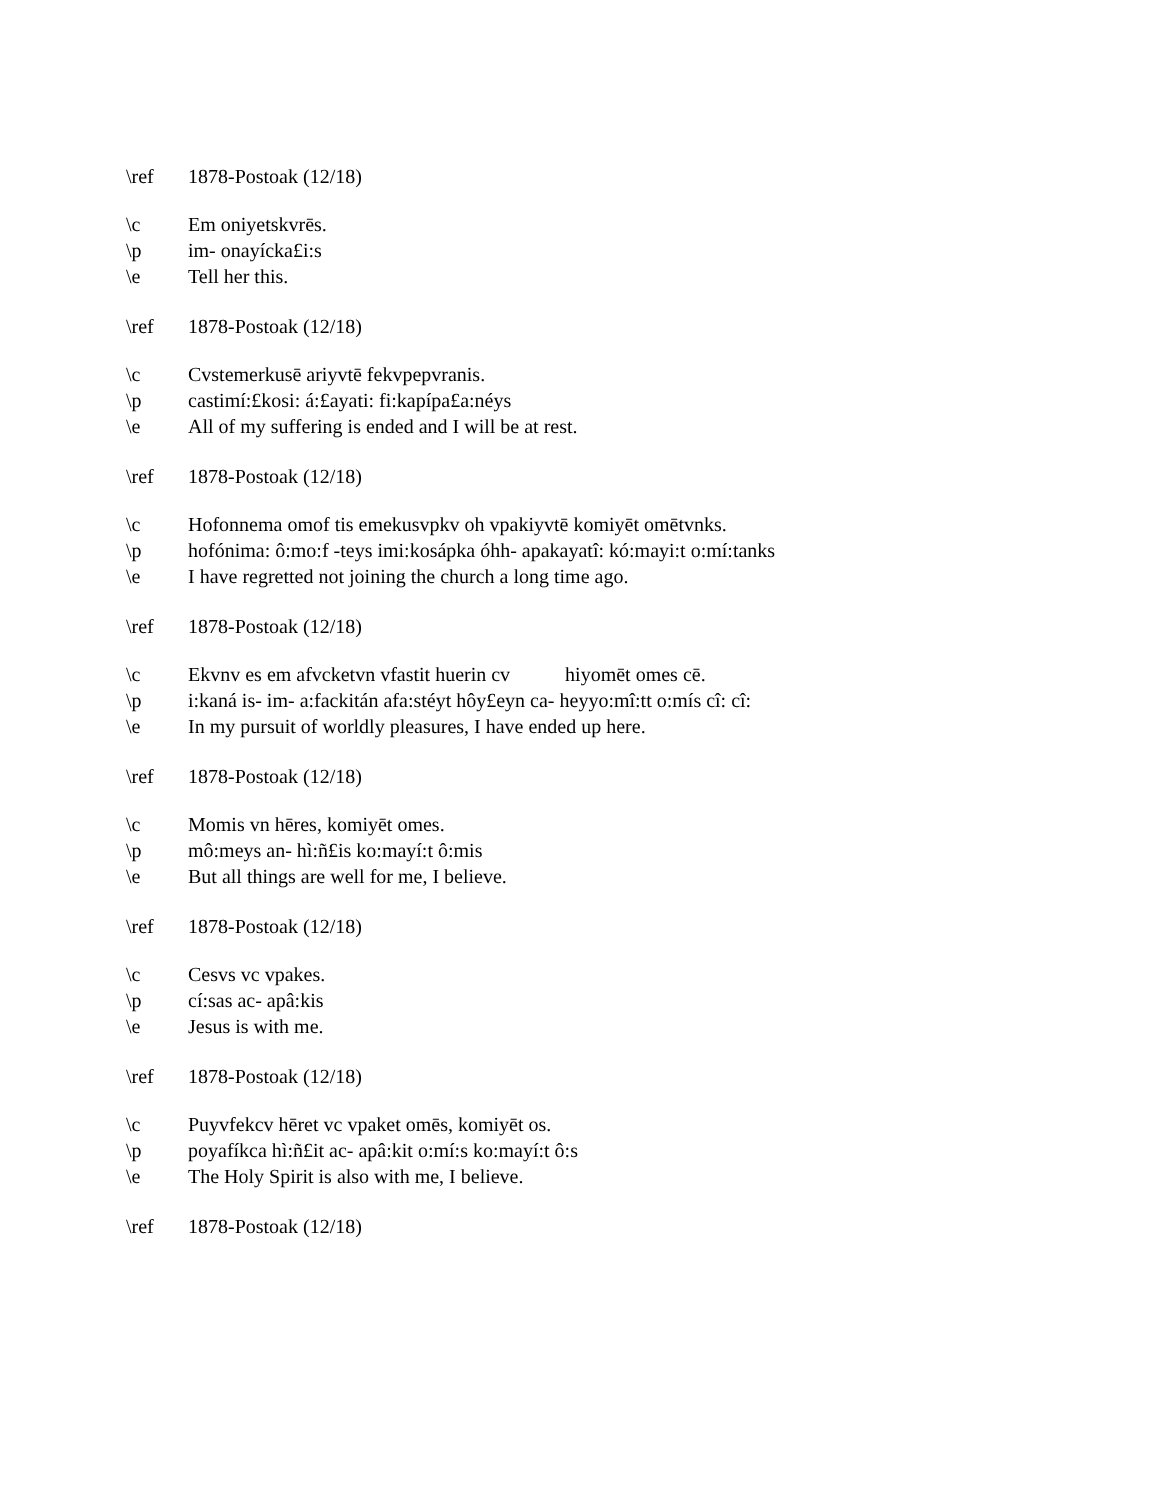\ref 1878-Postoak (12/18)
\c Em oniyetskvrēs.
\p im- onayícka£i:s
\e Tell her this.
\ref 1878-Postoak (12/18)
\c Cvstemerkusē ariyvtē fekvpepvranis.
\p castimí:£kosi: á:£ayati: fi:kapípa£a:néys
\e All of my suffering is ended and I will be at rest.
\ref 1878-Postoak (12/18)
\c Hofonnema omof tis emekusvpkv oh vpakiyvtē komiyēt omētvnks.
\p hofónima: ô:mo:f -teys imi:kosápka óhh- apakayatî: kó:mayi:t o:mí:tanks
\e I have regretted not joining the church a long time ago.
\ref 1878-Postoak (12/18)
\c Ekvnv es em afvcketvn vfastit huerin cv hiyomēt omes cē.
\p i:kaná is- im- a:fackitán afa:stéyt hôy£eyn ca- heyyo:mî:tt o:mís cî: cî:
\e In my pursuit of worldly pleasures, I have ended up here.
\ref 1878-Postoak (12/18)
\c Momis vn hēres, komiyēt omes.
\p mô:meys an- hì:ñ£is ko:mayí:t ô:mis
\e But all things are well for me, I believe.
\ref 1878-Postoak (12/18)
\c Cesvs vc vpakes.
\p cí:sas ac- apâ:kis
\e Jesus is with me.
\ref 1878-Postoak (12/18)
\c Puyvfekcv hēret vc vpaket omēs, komiyēt os.
\p poyafíkca hì:ñ£it ac- apâ:kit o:mí:s ko:mayí:t ô:s
\e The Holy Spirit is also with me, I believe.
\ref 1878-Postoak (12/18)